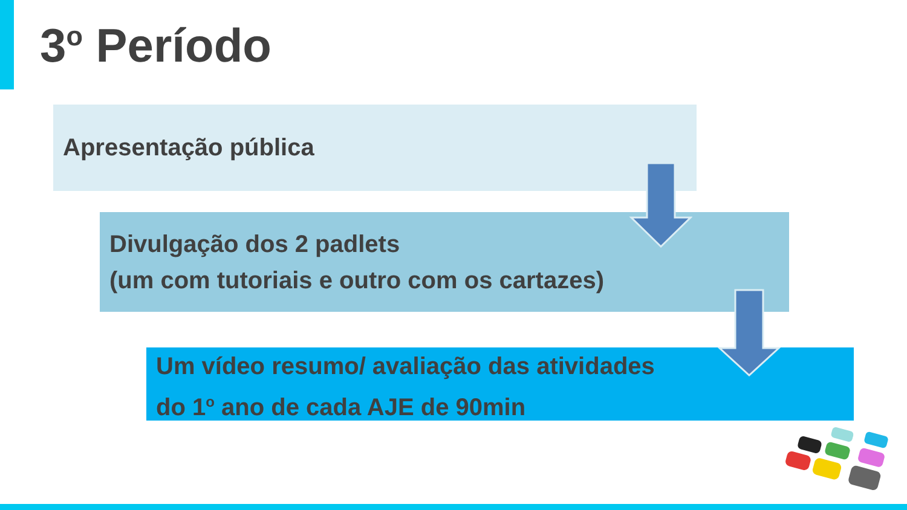3<sup>o</sup> Período
Apresentação pública
Divulgação dos 2 padlets
(um com tutoriais e outro com os cartazes)
Um vídeo resumo/ avaliação das atividades
do 1<sup>o</sup> ano de cada AJE de 90min